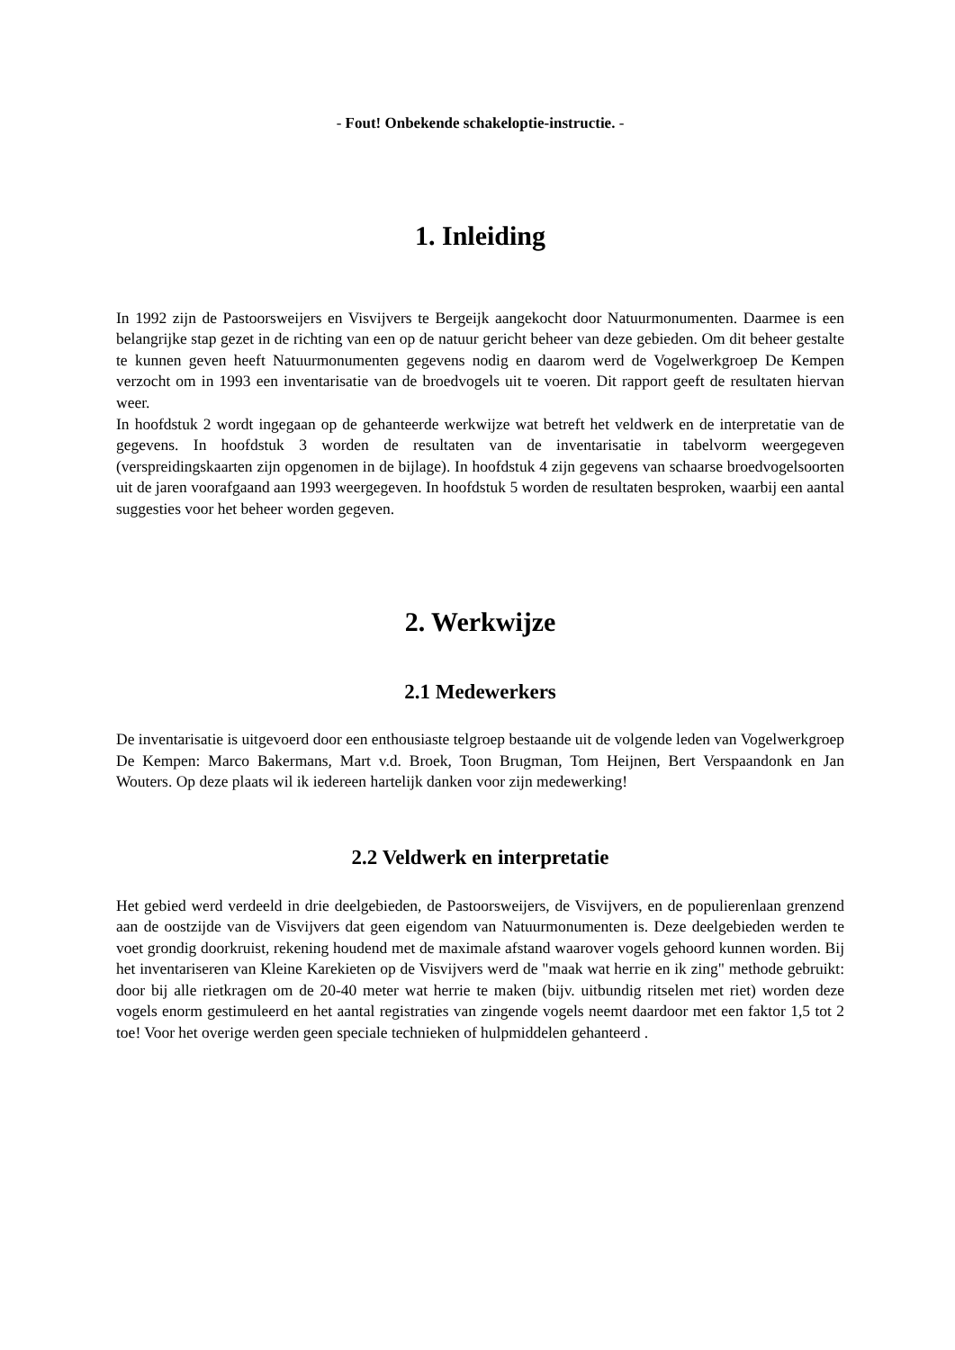- Fout! Onbekende schakeloptie-instructie. -
1. Inleiding
In 1992 zijn de Pastoorsweijers en Visvijvers te Bergeijk aangekocht door Natuurmonumenten. Daarmee is een belangrijke stap gezet in de richting van een op de natuur gericht beheer van deze gebieden. Om dit beheer gestalte te kunnen geven heeft Natuurmonumenten gegevens nodig en daarom werd de Vogelwerkgroep De Kempen verzocht om in 1993 een inventarisatie van de broedvogels uit te voeren. Dit rapport geeft de resultaten hiervan weer.
In hoofdstuk 2 wordt ingegaan op de gehanteerde werkwijze wat betreft het veldwerk en de interpretatie van de gegevens. In hoofdstuk 3 worden de resultaten van de inventarisatie in tabelvorm weergegeven (verspreidingskaarten zijn opgenomen in de bijlage). In hoofdstuk 4 zijn gegevens van schaarse broedvogelsoorten uit de jaren voorafgaand aan 1993 weergegeven. In hoofdstuk 5 worden de resultaten besproken, waarbij een aantal suggesties voor het beheer worden gegeven.
2. Werkwijze
2.1 Medewerkers
De inventarisatie is uitgevoerd door een enthousiaste telgroep bestaande uit de volgende leden van Vogelwerkgroep De Kempen: Marco Bakermans, Mart v.d. Broek, Toon Brugman, Tom Heijnen, Bert Verspaandonk en Jan Wouters. Op deze plaats wil ik iedereen hartelijk danken voor zijn medewerking!
2.2 Veldwerk en interpretatie
Het gebied werd verdeeld in drie deelgebieden, de Pastoorsweijers, de Visvijvers, en de populierenlaan grenzend aan de oostzijde van de Visvijvers dat geen eigendom van Natuurmonumenten is. Deze deelgebieden werden te voet grondig doorkruist, rekening houdend met de maximale afstand waarover vogels gehoord kunnen worden. Bij het inventariseren van Kleine Karekieten op de Visvijvers werd de "maak wat herrie en ik zing" methode gebruikt: door bij alle rietkragen om de 20-40 meter wat herrie te maken (bijv. uitbundig ritselen met riet) worden deze vogels enorm gestimuleerd en het aantal registraties van zingende vogels neemt daardoor met een faktor 1,5 tot 2 toe! Voor het overige werden geen speciale technieken of hulpmiddelen gehanteerd .